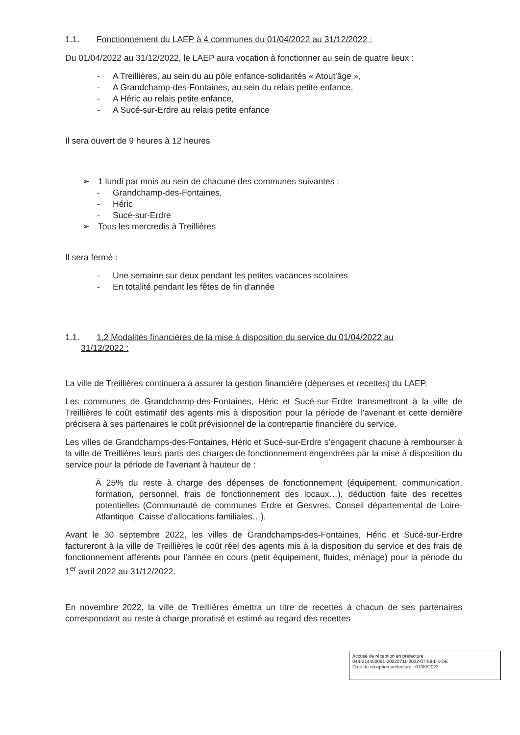1.1. Fonctionnement du LAEP à 4 communes du 01/04/2022 au 31/12/2022 :
Du 01/04/2022 au 31/12/2022, le LAEP aura vocation à fonctionner au sein de quatre lieux :
- A Treillières, au sein du au pôle enfance-solidarités « Atout'âge »,
- A Grandchamp-des-Fontaines, au sein du relais petite enfance,
- A Héric au relais petite enfance,
- A Sucé-sur-Erdre au relais petite enfance
Il sera ouvert de 9 heures à 12 heures
➢ 1 lundi par mois au sein de chacune des communes suivantes :
- Grandchamp-des-Fontaines,
- Héric
- Sucé-sur-Erdre
➢ Tous les mercredis à Treillières
Il sera fermé :
- Une semaine sur deux pendant les petites vacances scolaires
- En totalité pendant les fêtes de fin d'année
1.1. 1.2 Modalités financières de la mise à disposition du service du 01/04/2022 au
31/12/2022 :
La ville de Treillières continuera à assurer la gestion financière (dépenses et recettes) du LAEP.
Les communes de Grandchamp-des-Fontaines, Héric et Sucé-sur-Erdre transmettront à la ville de Treillières le coût estimatif des agents mis à disposition pour la période de l'avenant et cette dernière précisera à ses partenaires le coût prévisionnel de la contrepartie financière du service.
Les villes de Grandchamps-des-Fontaines, Héric et Sucé-sur-Erdre s'engagent chacune à rembourser à la ville de Treillières leurs parts des charges de fonctionnement engendrées par la mise à disposition du service pour la période de l'avenant à hauteur de :
Ä 25% du reste à charge des dépenses de fonctionnement (équipement, communication, formation, personnel, frais de fonctionnement des locaux…), déduction faite des recettes potentielles (Communauté de communes Erdre et Gesvres, Conseil départemental de Loire-Atlantique, Caisse d'allocations familiales…).
Avant le 30 septembre 2022, les villes de Grandchamps-des-Fontaines, Héric et Sucé-sur-Erdre factureront à la ville de Treillières le coût réel des agents mis à la disposition du service et des frais de fonctionnement afférents pour l'année en cours (petit équipement, fluides, ménage) pour la période du 1<sup>er</sup> avril 2022 au 31/12/2022.
En novembre 2022, la ville de Treillières émettra un titre de recettes à chacun de ses partenaires correspondant au reste à charge proratisé et estimé au regard des recettes
Accusé de réception en préfecture
044-214402091-20220711-2022-07-58-bis-DE
Date de réception préfecture : 01/09/2022